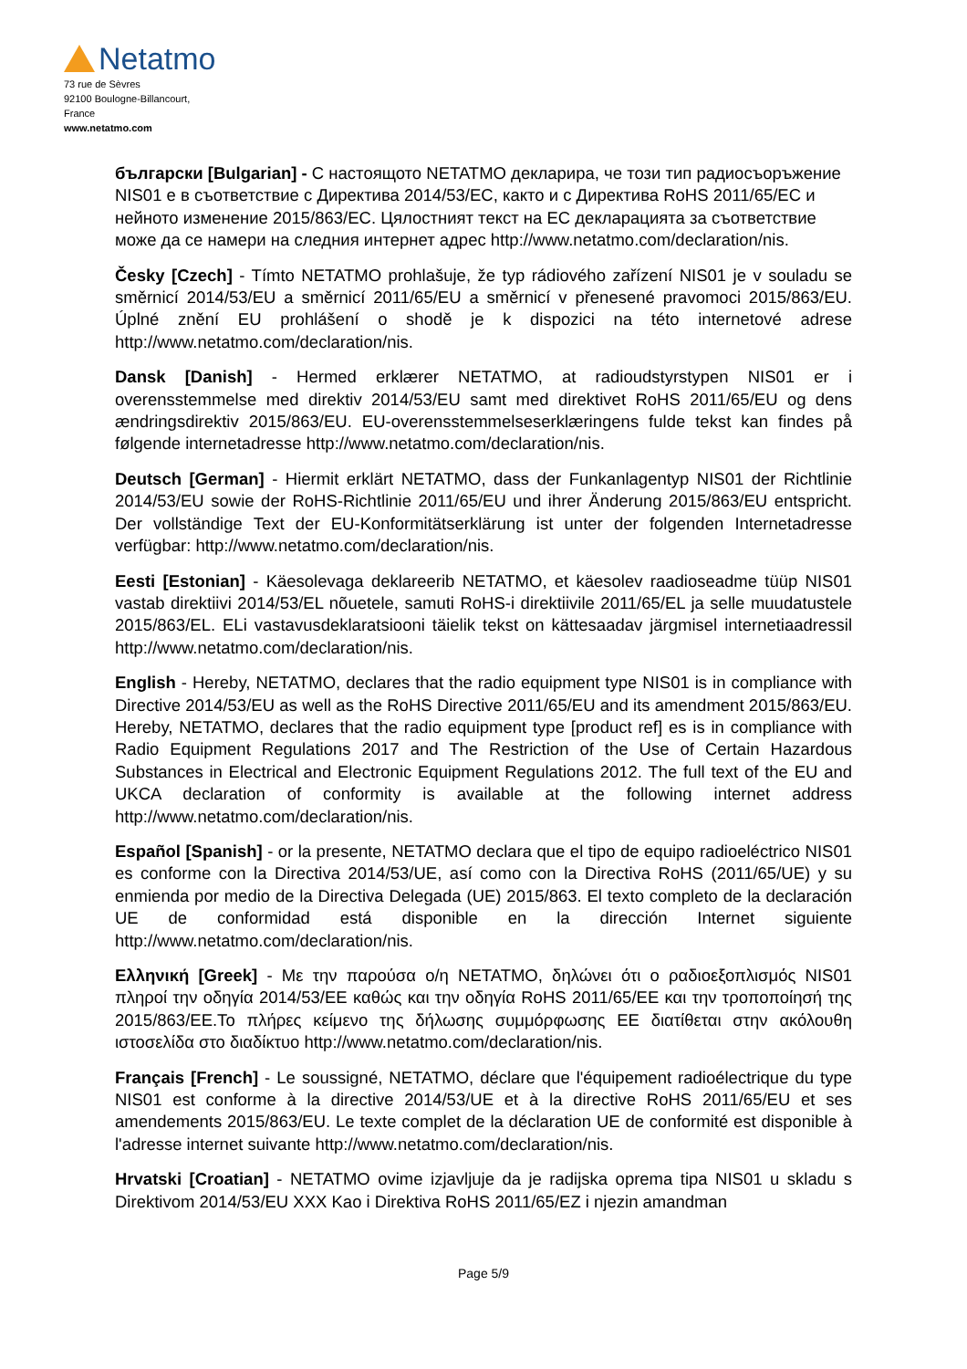Netatmo
73 rue de Sèvres
92100 Boulogne-Billancourt,
France
www.netatmo.com
български [Bulgarian] - С настоящото NETATMO декларира, че този тип радиосъоръжение NIS01 е в съответствие с Директива 2014/53/EC, както и с Директива RoHS 2011/65/EC и нейното изменение 2015/863/EC. Цялостният текст на ЕС декларацията за съответствие може да се намери на следния интернет адрес http://www.netatmo.com/declaration/nis.
Česky [Czech] - Tímto NETATMO prohlašuje, že typ rádiového zařízení NIS01 je v souladu se směrnicí 2014/53/EU a směrnicí 2011/65/EU a směrnicí v přenesené pravomoci 2015/863/EU. Úplné znění EU prohlášení o shodě je k dispozici na této internetové adrese http://www.netatmo.com/declaration/nis.
Dansk [Danish] - Hermed erklærer NETATMO, at radioudstyrstypen NIS01 er i overensstemmelse med direktiv 2014/53/EU samt med direktivet RoHS 2011/65/EU og dens ændringsdirektiv 2015/863/EU. EU-overensstemmelseserklæringens fulde tekst kan findes på følgende internetadresse http://www.netatmo.com/declaration/nis.
Deutsch [German] - Hiermit erklärt NETATMO, dass der Funkanlagentyp NIS01 der Richtlinie 2014/53/EU sowie der RoHS-Richtlinie 2011/65/EU und ihrer Änderung 2015/863/EU entspricht. Der vollständige Text der EU-Konformitätserklärung ist unter der folgenden Internetadresse verfügbar: http://www.netatmo.com/declaration/nis.
Eesti [Estonian] - Käesolevaga deklareerib NETATMO, et käesolev raadioseadme tüüp NIS01 vastab direktiivi 2014/53/EL nõuetele, samuti RoHS-i direktiivile 2011/65/EL ja selle muudatustele 2015/863/EL. ELi vastavusdeklaratsiooni täielik tekst on kättesaadav järgmisel internetiaadressil http://www.netatmo.com/declaration/nis.
English - Hereby, NETATMO, declares that the radio equipment type NIS01 is in compliance with Directive 2014/53/EU as well as the RoHS Directive 2011/65/EU and its amendment 2015/863/EU. Hereby, NETATMO, declares that the radio equipment type [product ref] es is in compliance with Radio Equipment Regulations 2017 and The Restriction of the Use of Certain Hazardous Substances in Electrical and Electronic Equipment Regulations 2012. The full text of the EU and UKCA declaration of conformity is available at the following internet address http://www.netatmo.com/declaration/nis.
Español [Spanish] - or la presente, NETATMO declara que el tipo de equipo radioeléctrico NIS01 es conforme con la Directiva 2014/53/UE, así como con la Directiva RoHS (2011/65/UE) y su enmienda por medio de la Directiva Delegada (UE) 2015/863. El texto completo de la declaración UE de conformidad está disponible en la dirección Internet siguiente http://www.netatmo.com/declaration/nis.
Ελληνική [Greek] - Με την παρούσα ο/η NETATMO, δηλώνει ότι ο ραδιοεξοπλισμός NIS01 πληροί την οδηγία 2014/53/ΕΕ καθώς και την οδηγία RoHS 2011/65/ΕΕ και την τροποποίησή της 2015/863/ΕΕ.Το πλήρες κείμενο της δήλωσης συμμόρφωσης ΕΕ διατίθεται στην ακόλουθη ιστοσελίδα στο διαδίκτυο http://www.netatmo.com/declaration/nis.
Français [French] - Le soussigné, NETATMO, déclare que l'équipement radioélectrique du type NIS01 est conforme à la directive 2014/53/UE et à la directive RoHS 2011/65/EU et ses amendements 2015/863/EU. Le texte complet de la déclaration UE de conformité est disponible à l'adresse internet suivante http://www.netatmo.com/declaration/nis.
Hrvatski [Croatian] - NETATMO ovime izjavljuje da je radijska oprema tipa NIS01 u skladu s Direktivom 2014/53/EU XXX Kao i Direktiva RoHS 2011/65/EZ i njezin amandman
Page 5/9